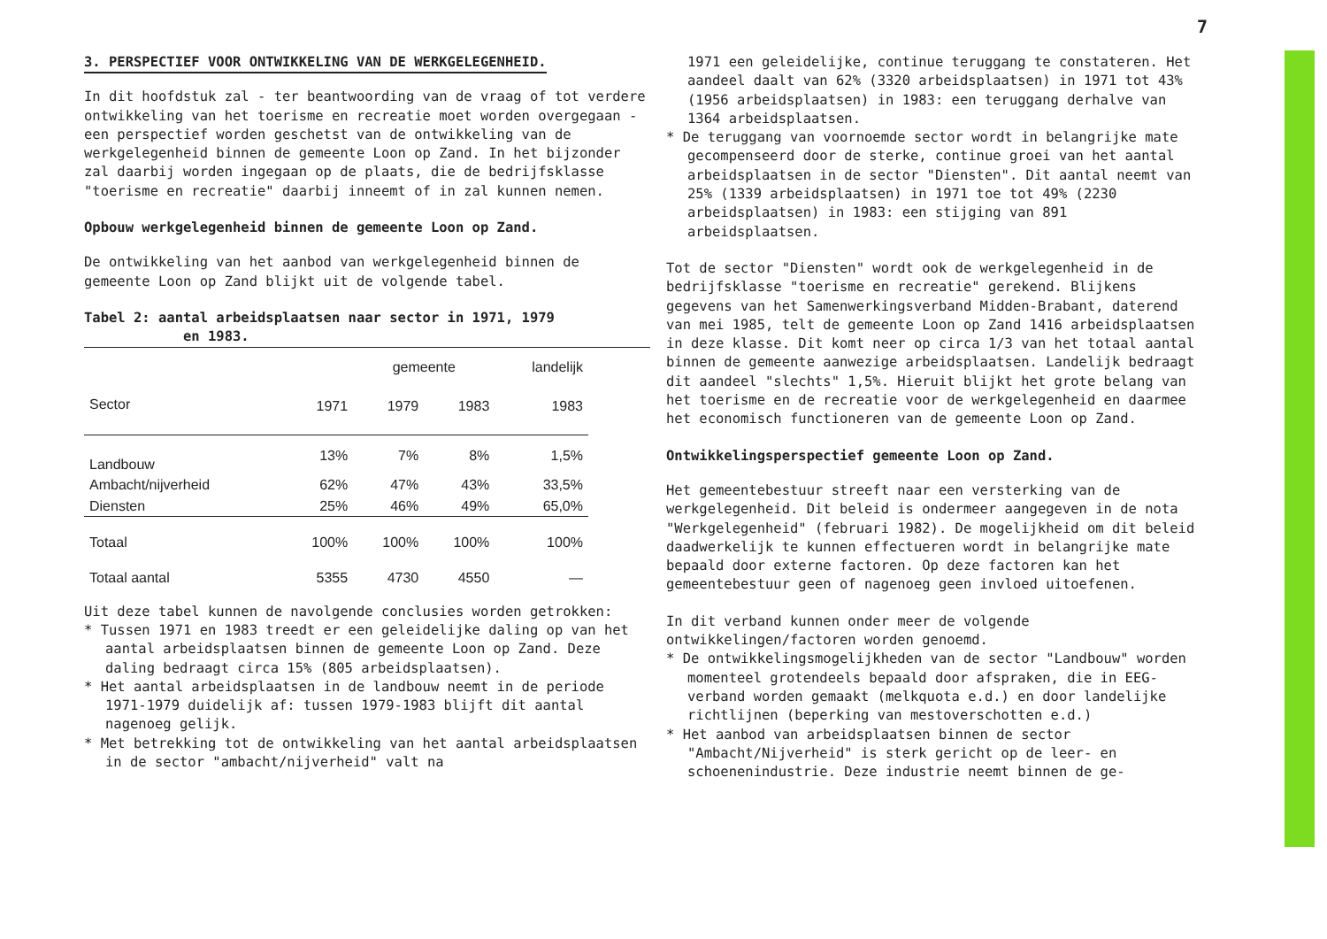7
3. PERSPECTIEF VOOR ONTWIKKELING VAN DE WERKGELEGENHEID.
In dit hoofdstuk zal - ter beantwoording van de vraag of tot verdere ontwikkeling van het toerisme en recreatie moet worden overgegaan - een perspectief worden geschetst van de ontwikkeling van de werkgelegenheid binnen de gemeente Loon op Zand. In het bijzonder zal daarbij worden ingegaan op de plaats, die de bedrijfsklasse "toerisme en recreatie" daarbij inneemt of in zal kunnen nemen.
Opbouw werkgelegenheid binnen de gemeente Loon op Zand.
De ontwikkeling van het aanbod van werkgelegenheid binnen de gemeente Loon op Zand blijkt uit de volgende tabel.
Tabel 2: aantal arbeidsplaatsen naar sector in 1971, 1979
en 1983.
| | | gemeente | | landelijk |
| --- | --- | --- | --- | --- |
| Sector | 1971 | 1979 | 1983 | 1983 |
| Landbouw | 13% | 7% | 8% | 1,5% |
| Ambacht/nijverheid | 62% | 47% | 43% | 33,5% |
| Diensten | 25% | 46% | 49% | 65,0% |
| Totaal | 100% | 100% | 100% | 100% |
| Totaal aantal | 5355 | 4730 | 4550 | — |
Uit deze tabel kunnen de navolgende conclusies worden getrokken:
* Tussen 1971 en 1983 treedt er een geleidelijke daling op van het aantal arbeidsplaatsen binnen de gemeente Loon op Zand. Deze daling bedraagt circa 15% (805 arbeidsplaatsen).
* Het aantal arbeidsplaatsen in de landbouw neemt in de periode 1971-1979 duidelijk af: tussen 1979-1983 blijft dit aantal nagenoeg gelijk.
* Met betrekking tot de ontwikkeling van het aantal arbeidsplaatsen in de sector "ambacht/nijverheid" valt na
1971 een geleidelijke, continue teruggang te constateren. Het aandeel daalt van 62% (3320 arbeidsplaatsen) in 1971 tot 43% (1956 arbeidsplaatsen) in 1983: een teruggang derhalve van 1364 arbeidsplaatsen.
* De teruggang van voornoemde sector wordt in belangrijke mate gecompenseerd door de sterke, continue groei van het aantal arbeidsplaatsen in de sector "Diensten". Dit aantal neemt van 25% (1339 arbeidsplaatsen) in 1971 toe tot 49% (2230 arbeidsplaatsen) in 1983: een stijging van 891 arbeidsplaatsen.
Tot de sector "Diensten" wordt ook de werkgelegenheid in de bedrijfsklasse "toerisme en recreatie" gerekend. Blijkens gegevens van het Samenwerkingsverband Midden-Brabant, daterend van mei 1985, telt de gemeente Loon op Zand 1416 arbeidsplaatsen in deze klasse. Dit komt neer op circa 1/3 van het totaal aantal binnen de gemeente aanwezige arbeidsplaatsen. Landelijk bedraagt dit aandeel "slechts" 1,5%. Hieruit blijkt het grote belang van het toerisme en de recreatie voor de werkgelegenheid en daarmee het economisch functioneren van de gemeente Loon op Zand.
Ontwikkelingsperspectief gemeente Loon op Zand.
Het gemeentebestuur streeft naar een versterking van de werkgelegenheid. Dit beleid is ondermeer aangegeven in de nota "Werkgelegenheid" (februari 1982). De mogelijkheid om dit beleid daadwerkelijk te kunnen effectueren wordt in belangrijke mate bepaald door externe factoren. Op deze factoren kan het gemeentebestuur geen of nagenoeg geen invloed uitoefenen.
In dit verband kunnen onder meer de volgende ontwikkelingen/factoren worden genoemd.
* De ontwikkelingsmogelijkheden van de sector "Landbouw" worden momenteel grotendeels bepaald door afspraken, die in EEG-verband worden gemaakt (melkquota e.d.) en door landelijke richtlijnen (beperking van mestoverschotten e.d.)
* Het aanbod van arbeidsplaatsen binnen de sector "Ambacht/Nijverheid" is sterk gericht op de leer- en schoenenindustrie. Deze industrie neemt binnen de ge-